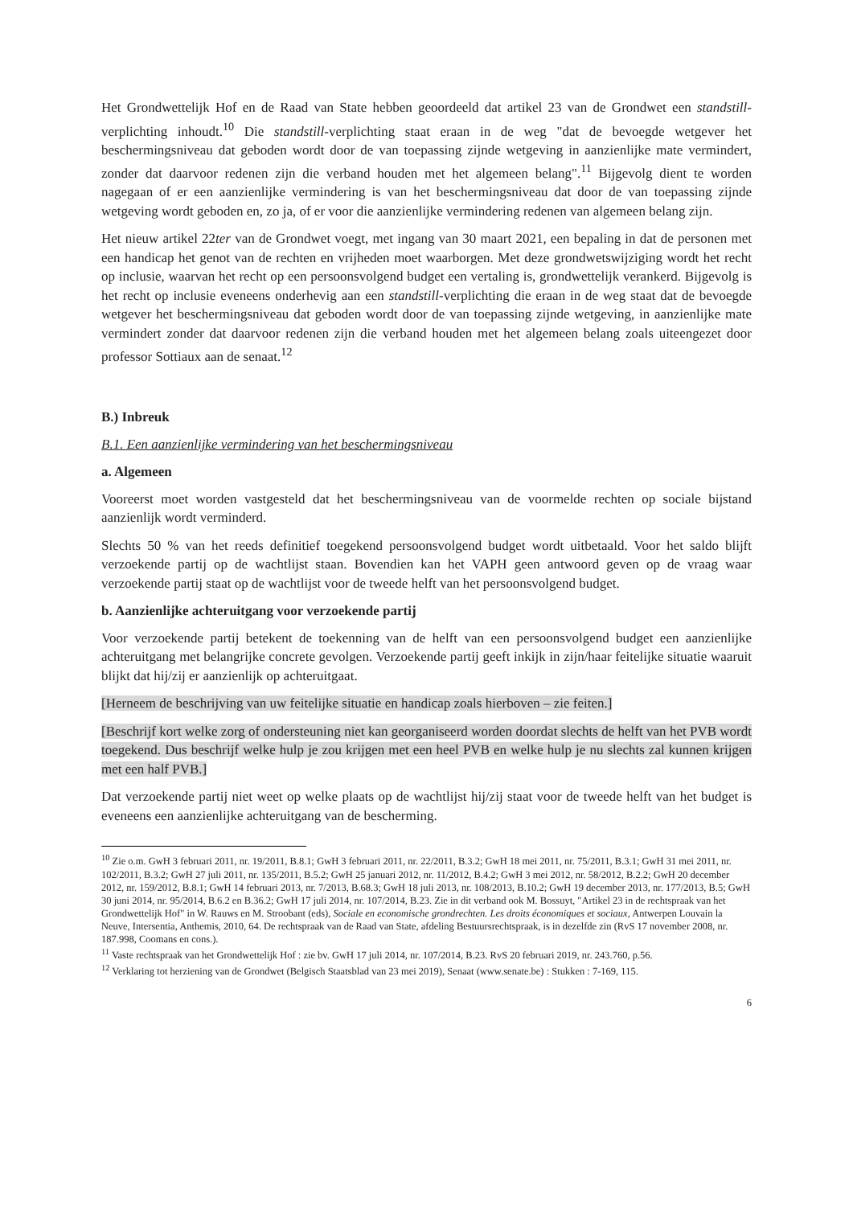Het Grondwettelijk Hof en de Raad van State hebben geoordeeld dat artikel 23 van de Grondwet een standstill-verplichting inhoudt.<sup>10</sup> Die standstill-verplichting staat eraan in de weg "dat de bevoegde wetgever het beschermingsniveau dat geboden wordt door de van toepassing zijnde wetgeving in aanzienlijke mate vermindert, zonder dat daarvoor redenen zijn die verband houden met het algemeen belang".<sup>11</sup> Bijgevolg dient te worden nagegaan of er een aanzienlijke vermindering is van het beschermingsniveau dat door de van toepassing zijnde wetgeving wordt geboden en, zo ja, of er voor die aanzienlijke vermindering redenen van algemeen belang zijn.
Het nieuw artikel 22ter van de Grondwet voegt, met ingang van 30 maart 2021, een bepaling in dat de personen met een handicap het genot van de rechten en vrijheden moet waarborgen. Met deze grondwetswijziging wordt het recht op inclusie, waarvan het recht op een persoonsvolgend budget een vertaling is, grondwettelijk verankerd. Bijgevolg is het recht op inclusie eveneens onderhevig aan een standstill-verplichting die eraan in de weg staat dat de bevoegde wetgever het beschermingsniveau dat geboden wordt door de van toepassing zijnde wetgeving, in aanzienlijke mate vermindert zonder dat daarvoor redenen zijn die verband houden met het algemeen belang zoals uiteengezet door professor Sottiaux aan de senaat.<sup>12</sup>
B.) Inbreuk
B.1. Een aanzienlijke vermindering van het beschermingsniveau
a. Algemeen
Vooreerst moet worden vastgesteld dat het beschermingsniveau van de voormelde rechten op sociale bijstand aanzienlijk wordt verminderd.
Slechts 50 % van het reeds definitief toegekend persoonsvolgend budget wordt uitbetaald. Voor het saldo blijft verzoekende partij op de wachtlijst staan. Bovendien kan het VAPH geen antwoord geven op de vraag waar verzoekende partij staat op de wachtlijst voor de tweede helft van het persoonsvolgend budget.
b. Aanzienlijke achteruitgang voor verzoekende partij
Voor verzoekende partij betekent de toekenning van de helft van een persoonsvolgend budget een aanzienlijke achteruitgang met belangrijke concrete gevolgen. Verzoekende partij geeft inkijk in zijn/haar feitelijke situatie waaruit blijkt dat hij/zij er aanzienlijk op achteruitgaat.
[Herneem de beschrijving van uw feitelijke situatie en handicap zoals hierboven – zie feiten.]
[Beschrijf kort welke zorg of ondersteuning niet kan georganiseerd worden doordat slechts de helft van het PVB wordt toegekend. Dus beschrijf welke hulp je zou krijgen met een heel PVB en welke hulp je nu slechts zal kunnen krijgen met een half PVB.]
Dat verzoekende partij niet weet op welke plaats op de wachtlijst hij/zij staat voor de tweede helft van het budget is eveneens een aanzienlijke achteruitgang van de bescherming.
<sup>10</sup> Zie o.m. GwH 3 februari 2011, nr. 19/2011, B.8.1; GwH 3 februari 2011, nr. 22/2011, B.3.2; GwH 18 mei 2011, nr. 75/2011, B.3.1; GwH 31 mei 2011, nr. 102/2011, B.3.2; GwH 27 juli 2011, nr. 135/2011, B.5.2; GwH 25 januari 2012, nr. 11/2012, B.4.2; GwH 3 mei 2012, nr. 58/2012, B.2.2; GwH 20 december 2012, nr. 159/2012, B.8.1; GwH 14 februari 2013, nr. 7/2013, B.68.3; GwH 18 juli 2013, nr. 108/2013, B.10.2; GwH 19 december 2013, nr. 177/2013, B.5; GwH 30 juni 2014, nr. 95/2014, B.6.2 en B.36.2; GwH 17 juli 2014, nr. 107/2014, B.23. Zie in dit verband ook M. Bossuyt, "Artikel 23 in de rechtspraak van het Grondwettelijk Hof" in W. Rauws en M. Stroobant (eds), Sociale en economische grondrechten. Les droits économiques et sociaux, Antwerpen Louvain la Neuve, Intersentia, Anthemis, 2010, 64. De rechtspraak van de Raad van State, afdeling Bestuursrechtspraak, is in dezelfde zin (RvS 17 november 2008, nr. 187.998, Coomans en cons.).
<sup>11</sup> Vaste rechtspraak van het Grondwettelijk Hof : zie bv. GwH 17 juli 2014, nr. 107/2014, B.23. RvS 20 februari 2019, nr. 243.760, p.56.
<sup>12</sup> Verklaring tot herziening van de Grondwet (Belgisch Staatsblad van 23 mei 2019), Senaat (www.senate.be) : Stukken : 7-169, 115.
6